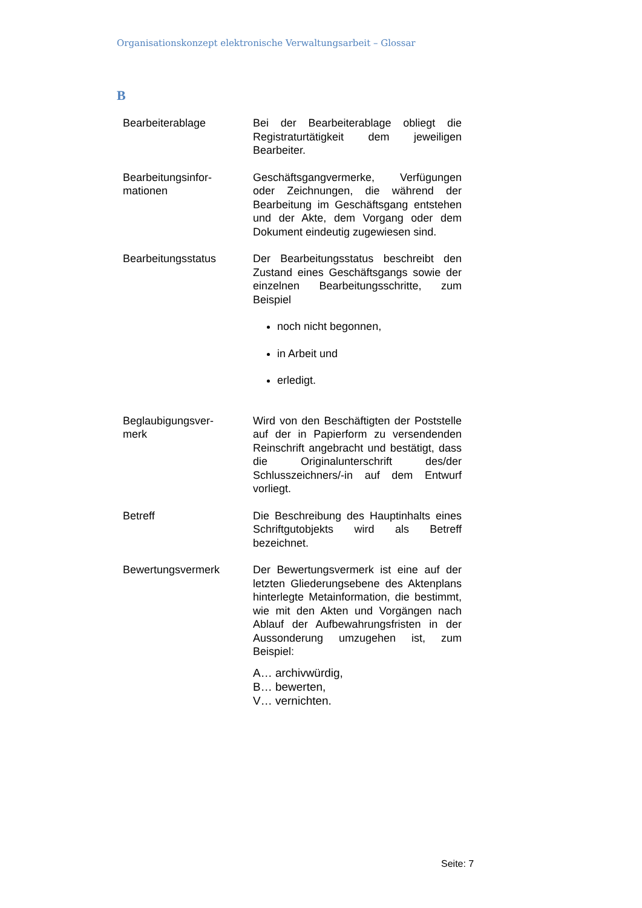Organisationskonzept elektronische Verwaltungsarbeit – Glossar
B
Bearbeiterablage Bei der Bearbeiterablage obliegt die Registraturtätigkeit dem jeweiligen Bearbeiter.
Bearbeitungsinfor-
mationen
Geschäftsgangvermerke, Verfügungen oder Zeichnungen, die während der Bearbeitung im Geschäftsgang entstehen und der Akte, dem Vorgang oder dem Dokument eindeutig zugewiesen sind.
Bearbeitungsstatus Der Bearbeitungsstatus beschreibt den Zustand eines Geschäftsgangs sowie der einzelnen Bearbeitungsschritte, zum Beispiel
noch nicht begonnen,
in Arbeit und
erledigt.
Beglaubigungsver-
merk
Wird von den Beschäftigten der Poststelle auf der in Papierform zu versendenden Reinschrift angebracht und bestätigt, dass die Originalunterschrift des/der Schlusszeichners/-in auf dem Entwurf vorliegt.
Betreff Die Beschreibung des Hauptinhalts eines Schriftgutobjekts wird als Betreff bezeichnet.
Bewertungsvermerk Der Bewertungsvermerk ist eine auf der letzten Gliederungsebene des Aktenplans hinterlegte Metainformation, die bestimmt, wie mit den Akten und Vorgängen nach Ablauf der Aufbewahrungsfristen in der Aussonderung umzugehen ist, zum Beispiel:
A… archivwürdig,
B… bewerten,
V… vernichten.
Seite: 7